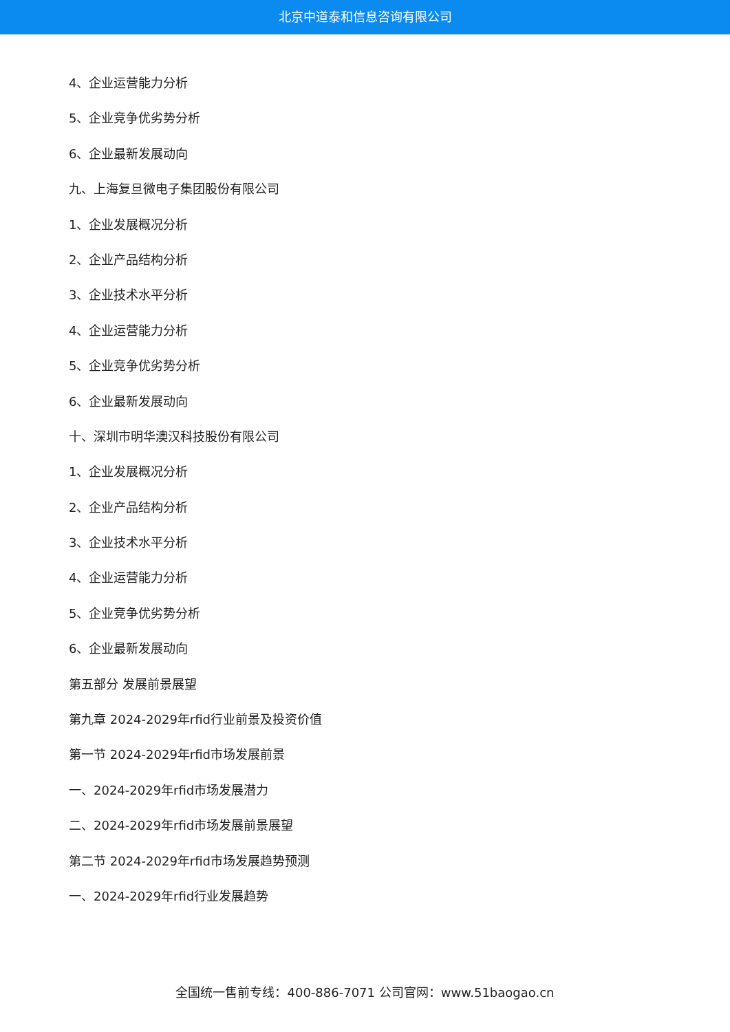北京中道泰和信息咨询有限公司
4、企业运营能力分析
5、企业竞争优劣势分析
6、企业最新发展动向
九、上海复旦微电子集团股份有限公司
1、企业发展概况分析
2、企业产品结构分析
3、企业技术水平分析
4、企业运营能力分析
5、企业竞争优劣势分析
6、企业最新发展动向
十、深圳市明华澳汉科技股份有限公司
1、企业发展概况分析
2、企业产品结构分析
3、企业技术水平分析
4、企业运营能力分析
5、企业竞争优劣势分析
6、企业最新发展动向
第五部分 发展前景展望
第九章 2024-2029年rfid行业前景及投资价值
第一节 2024-2029年rfid市场发展前景
一、2024-2029年rfid市场发展潜力
二、2024-2029年rfid市场发展前景展望
第二节 2024-2029年rfid市场发展趋势预测
一、2024-2029年rfid行业发展趋势
全国统一售前专线：400-886-7071 公司官网：www.51baogao.cn